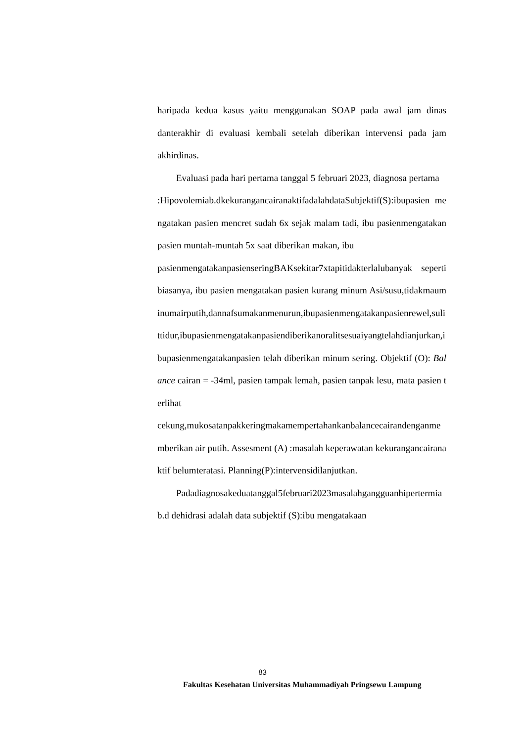haripada kedua kasus yaitu menggunakan SOAP pada awal jam dinas danterakhir di evaluasi kembali setelah diberikan intervensi pada jam akhirdinas.
Evaluasi pada hari pertama tanggal 5 februari 2023, diagnosa pertama
:Hipovolemiab.dkekurangancairanaktifadalahdataSubjektif(S):ibupasien mengatakan pasien mencret sudah 6x sejak malam tadi, ibu pasienmengatakan pasien muntah-muntah 5x saat diberikan makan, ibu
pasienmengatakanpasienseringBAKsekitar7xtapitidakterlalubanyak seperti biasanya, ibu pasien mengatakan pasien kurang minum Asi/susu,tidakmauminumairputih,dannafsumakanmenurun,ibupasienmengatakanpasienrewel,sulittidur,ibupasienmengatakanpasiendiberikanoralitsesuaiyangtelahdianjurkan,ibupasienmengatakanpasien telah diberikan minum sering. Objektif (O): Balance cairan = -34ml, pasien tampak lemah, pasien tanpak lesu, mata pasien terlihat
cekung,mukosatanpakkeringmakamempertahankanbalancecairandenganmemberikan air putih. Assesment (A) :masalah keperawatan kekurangancairanaktif belumteratasi. Planning(P):intervensidilanjutkan.
Padadiagnosakeduatanggal5februari2023masalahgangguanhipertermia b.d dehidrasi adalah data subjektif (S):ibu mengatakaan
83
Fakultas Kesehatan Universitas Muhammadiyah Pringsewu Lampung